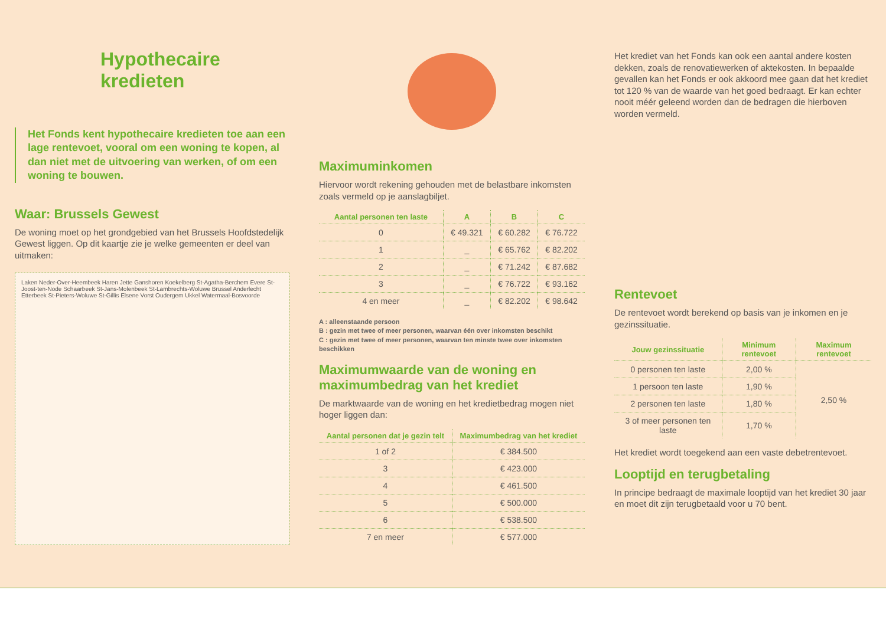Hypothecaire kredieten
Het Fonds kent hypothecaire kredieten toe aan een lage rentevoet, vooral om een woning te kopen, al dan niet met de uitvoering van werken, of om een woning te bouwen.
Waar: Brussels Gewest
De woning moet op het grondgebied van het Brussels Hoofdstedelijk Gewest liggen. Op dit kaartje zie je welke gemeenten er deel van uitmaken:
Laken Neder-Over-Heembeek Haren Jette Ganshoren Koekelberg St-Agatha-Berchem Evere St-Joost-ten-Node Schaarbeek St-Jans-Molenbeek St-Lambrechts-Woluwe Brussel Anderlecht Etterbeek St-Pieters-Woluwe St-Gillis Elsene Vorst Oudergem Ukkel Watermaal-Bosvoorde
Maximuminkomen
Hiervoor wordt rekening gehouden met de belastbare inkomsten zoals vermeld op je aanslagbiljet.
| Aantal personen ten laste | A | B | C |
| --- | --- | --- | --- |
| 0 | € 49.321 | € 60.282 | € 76.722 |
| 1 | _ | € 65.762 | € 82.202 |
| 2 | _ | € 71.242 | € 87.682 |
| 3 | _ | € 76.722 | € 93.162 |
| 4 en meer | _ | € 82.202 | € 98.642 |
A : alleenstaande persoon
B : gezin met twee of meer personen, waarvan één over inkomsten beschikt
C : gezin met twee of meer personen, waarvan ten minste twee over inkomsten beschikken
Maximumwaarde van de woning en maximumbedrag van het krediet
De marktwaarde van de woning en het kredietbedrag mogen niet hoger liggen dan:
| Aantal personen dat je gezin telt | Maximumbedrag van het krediet |
| --- | --- |
| 1 of 2 | € 384.500 |
| 3 | € 423.000 |
| 4 | € 461.500 |
| 5 | € 500.000 |
| 6 | € 538.500 |
| 7 en meer | € 577.000 |
Het krediet van het Fonds kan ook een aantal andere kosten dekken, zoals de renovatiewerken of aktekosten. In bepaalde gevallen kan het Fonds er ook akkoord mee gaan dat het krediet tot 120 % van de waarde van het goed bedraagt. Er kan echter nooit méér geleend worden dan de bedragen die hierboven worden vermeld.
Rentevoet
De rentevoet wordt berekend op basis van je inkomen en je gezinssituatie.
| Jouw gezinssituatie | Minimum rentevoet | Maximum rentevoet |
| --- | --- | --- |
| 0 personen ten laste | 2,00 % | 2,50 % |
| 1 persoon ten laste | 1,90 % | |
| 2 personen ten laste | 1,80 % | |
| 3 of meer personen ten laste | 1,70 % | |
Het krediet wordt toegekend aan een vaste debetrentevoet.
Looptijd en terugbetaling
In principe bedraagt de maximale looptijd van het krediet 30 jaar en moet dit zijn terugbetaald voor u 70 bent.